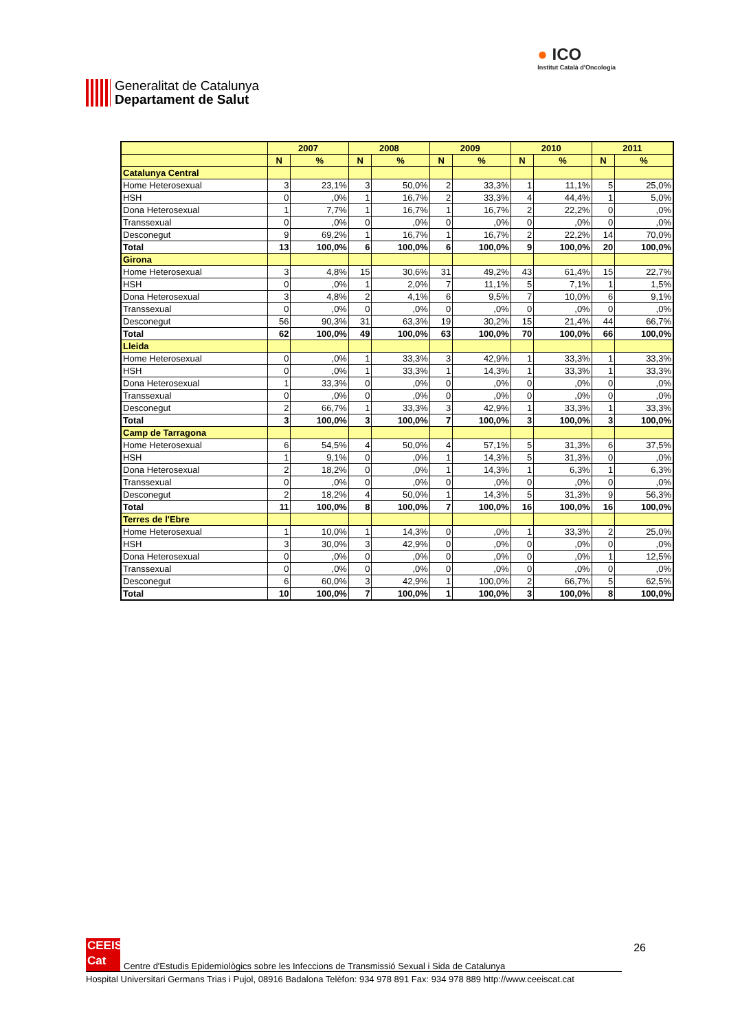Generalitat de Catalunya
Departament de Salut
● ICO
Institut Català d'Oncologia
| | 2007 | | 2008 | | 2009 | | 2010 | | 2011 | |
| --- | --- | --- | --- | --- | --- | --- | --- | --- | --- | --- |
| | N | % | N | % | N | % | N | % | N | % |
| Catalunya Central | | | | | | | | | | |
| Home Heterosexual | 3 | 23,1% | 3 | 50,0% | 2 | 33,3% | 1 | 11,1% | 5 | 25,0% |
| HSH | 0 | ,0% | 1 | 16,7% | 2 | 33,3% | 4 | 44,4% | 1 | 5,0% |
| Dona Heterosexual | 1 | 7,7% | 1 | 16,7% | 1 | 16,7% | 2 | 22,2% | 0 | ,0% |
| Transsexual | 0 | ,0% | 0 | ,0% | 0 | ,0% | 0 | ,0% | 0 | ,0% |
| Desconegut | 9 | 69,2% | 1 | 16,7% | 1 | 16,7% | 2 | 22,2% | 14 | 70,0% |
| Total | 13 | 100,0% | 6 | 100,0% | 6 | 100,0% | 9 | 100,0% | 20 | 100,0% |
| Girona | | | | | | | | | | |
| Home Heterosexual | 3 | 4,8% | 15 | 30,6% | 31 | 49,2% | 43 | 61,4% | 15 | 22,7% |
| HSH | 0 | ,0% | 1 | 2,0% | 7 | 11,1% | 5 | 7,1% | 1 | 1,5% |
| Dona Heterosexual | 3 | 4,8% | 2 | 4,1% | 6 | 9,5% | 7 | 10,0% | 6 | 9,1% |
| Transsexual | 0 | ,0% | 0 | ,0% | 0 | ,0% | 0 | ,0% | 0 | ,0% |
| Desconegut | 56 | 90,3% | 31 | 63,3% | 19 | 30,2% | 15 | 21,4% | 44 | 66,7% |
| Total | 62 | 100,0% | 49 | 100,0% | 63 | 100,0% | 70 | 100,0% | 66 | 100,0% |
| Lleida | | | | | | | | | | |
| Home Heterosexual | 0 | ,0% | 1 | 33,3% | 3 | 42,9% | 1 | 33,3% | 1 | 33,3% |
| HSH | 0 | ,0% | 1 | 33,3% | 1 | 14,3% | 1 | 33,3% | 1 | 33,3% |
| Dona Heterosexual | 1 | 33,3% | 0 | ,0% | 0 | ,0% | 0 | ,0% | 0 | ,0% |
| Transsexual | 0 | ,0% | 0 | ,0% | 0 | ,0% | 0 | ,0% | 0 | ,0% |
| Desconegut | 2 | 66,7% | 1 | 33,3% | 3 | 42,9% | 1 | 33,3% | 1 | 33,3% |
| Total | 3 | 100,0% | 3 | 100,0% | 7 | 100,0% | 3 | 100,0% | 3 | 100,0% |
| Camp de Tarragona | | | | | | | | | | |
| Home Heterosexual | 6 | 54,5% | 4 | 50,0% | 4 | 57,1% | 5 | 31,3% | 6 | 37,5% |
| HSH | 1 | 9,1% | 0 | ,0% | 1 | 14,3% | 5 | 31,3% | 0 | ,0% |
| Dona Heterosexual | 2 | 18,2% | 0 | ,0% | 1 | 14,3% | 1 | 6,3% | 1 | 6,3% |
| Transsexual | 0 | ,0% | 0 | ,0% | 0 | ,0% | 0 | ,0% | 0 | ,0% |
| Desconegut | 2 | 18,2% | 4 | 50,0% | 1 | 14,3% | 5 | 31,3% | 9 | 56,3% |
| Total | 11 | 100,0% | 8 | 100,0% | 7 | 100,0% | 16 | 100,0% | 16 | 100,0% |
| Terres de l'Ebre | | | | | | | | | | |
| Home Heterosexual | 1 | 10,0% | 1 | 14,3% | 0 | ,0% | 1 | 33,3% | 2 | 25,0% |
| HSH | 3 | 30,0% | 3 | 42,9% | 0 | ,0% | 0 | ,0% | 0 | ,0% |
| Dona Heterosexual | 0 | ,0% | 0 | ,0% | 0 | ,0% | 0 | ,0% | 1 | 12,5% |
| Transsexual | 0 | ,0% | 0 | ,0% | 0 | ,0% | 0 | ,0% | 0 | ,0% |
| Desconegut | 6 | 60,0% | 3 | 42,9% | 1 | 100,0% | 2 | 66,7% | 5 | 62,5% |
| Total | 10 | 100,0% | 7 | 100,0% | 1 | 100,0% | 3 | 100,0% | 8 | 100,0% |
26
CEEIS
Cat
Centre d'Estudis Epidemiològics sobre les Infeccions de Transmissió Sexual i Sida de Catalunya
Hospital Universitari Germans Trias i Pujol, 08916 Badalona Telèfon: 934 978 891 Fax: 934 978 889 http://www.ceeiscat.cat